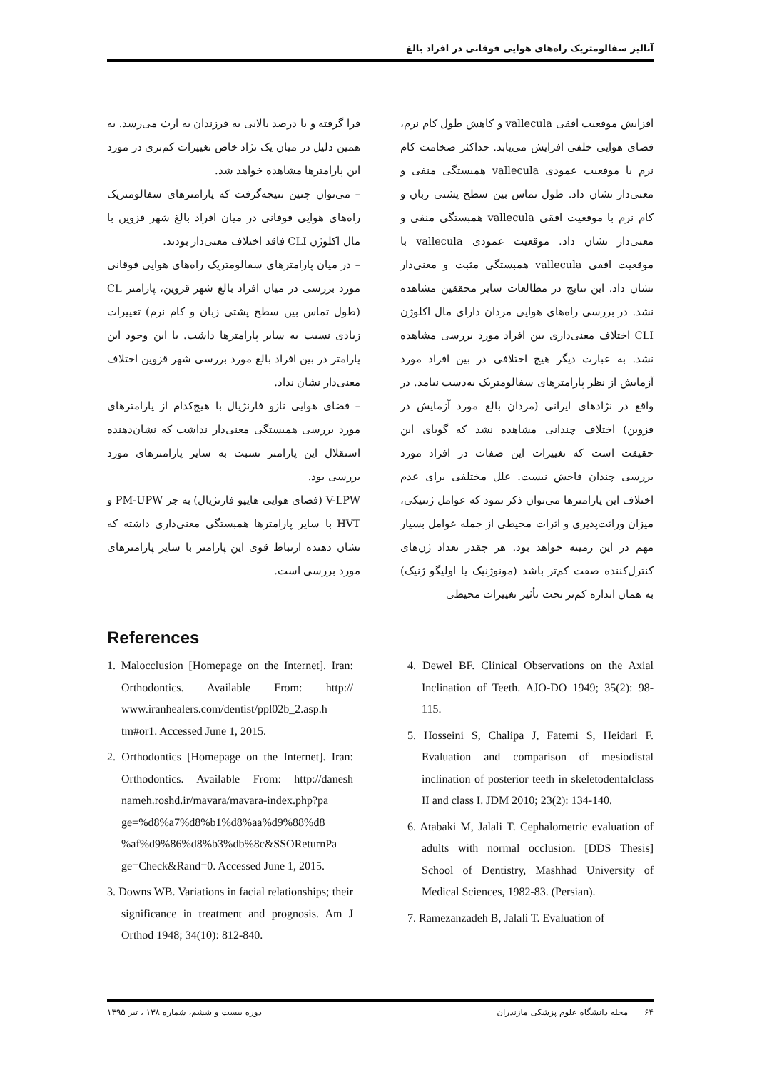آنالیز سفالومتریک راه‌های هوایی فوقانی در افراد بالغ
افزایش موقعیت افقی vallecula و کاهش طول کام نرم، فضای هوایی خلفی افزایش می‌یابد. حداکثر ضخامت کام نرم با موقعیت عمودی vallecula همبستگی منفی و معنی‌دار نشان داد. طول تماس بین سطح پشتی زبان و کام نرم با موقعیت افقی vallecula همبستگی منفی و معنی‌دار نشان داد. موقعیت عمودی vallecula با موقعیت افقی vallecula همبستگی مثبت و معنی‌دار نشان داد. این نتایج در مطالعات سایر محققین مشاهده نشد. در بررسی راه‌های هوایی مردان دارای مال اکلوژن CLI اختلاف معنی‌داری بین افراد مورد بررسی مشاهده نشد. به عبارت دیگر هیچ اختلافی در بین افراد مورد آزمایش از نظر پارامترهای سفالومتریک به‌دست نیامد. در واقع در نژادهای ایرانی (مردان بالغ مورد آزمایش در قزوین) اختلاف چندانی مشاهده نشد که گویای این حقیقت است که تغییرات این صفات در افراد مورد بررسی چندان فاحش نیست. علل مختلفی برای عدم اختلاف این پارامترها می‌توان ذکر نمود که عوامل ژنتیکی، میزان وراثت‌پذیری و اثرات محیطی از جمله عوامل بسیار مهم در این زمینه خواهد بود. هر چقدر تعداد ژن‌های کنترل‌کننده صفت کم‌تر باشد (مونوژنیک یا اولیگو ژنیک) به همان اندازه کم‌تر تحت تأثیر تغییرات محیطی
قرا گرفته و با درصد بالایی به فرزندان به ارث می‌رسد. به همین دلیل در میان یک نژاد خاص تغییرات کم‌تری در مورد این پارامترها مشاهده خواهد شد.
– می‌توان چنین نتیجه‌گرفت که پارامترهای سفالومتریک راه‌های هوایی فوقانی در میان افراد بالغ شهر قزوین با مال اکلوژن CLI فاقد اختلاف معنی‌دار بودند.
– در میان پارامترهای سفالومتریک راه‌های هوایی فوقانی مورد بررسی در میان افراد بالغ شهر قزوین، پارامتر CL (طول تماس بین سطح پشتی زبان و کام نرم) تغییرات زیادی نسبت به سایر پارامترها داشت. با این وجود این پارامتر در بین افراد بالغ مورد بررسی شهر قزوین اختلاف معنی‌دار نشان نداد.
– فضای هوایی نازو فارنژیال با هیچ‌کدام از پارامترهای مورد بررسی همبستگی معنی‌دار نداشت که نشان‌دهنده استقلال این پارامتر نسبت به سایر پارامترهای مورد بررسی بود.
V-LPW (فضای هوایی هایپو فارنژیال) به جز PM-UPW و HVT با سایر پارامترها همبستگی معنی‌داری داشته که نشان دهنده ارتباط قوی این پارامتر با سایر پارامترهای مورد بررسی است.
References
1. Malocclusion [Homepage on the Internet]. Iran: Orthodontics. Available From: http:// www.iranhealers.com/dentist/ppl02b_2.asp.h tm#or1. Accessed June 1, 2015.
2. Orthodontics [Homepage on the Internet]. Iran: Orthodontics. Available From: http://danesh nameh.roshd.ir/mavara/mavara-index.php?pa ge=%d8%a7%d8%b1%d8%aa%d9%88%d8 %af%d9%86%d8%b3%db%8c&SSOReturnPa ge=Check&Rand=0. Accessed June 1, 2015.
3. Downs WB. Variations in facial relationships; their significance in treatment and prognosis. Am J Orthod 1948; 34(10): 812-840.
4. Dewel BF. Clinical Observations on the Axial Inclination of Teeth. AJO-DO 1949; 35(2): 98-115.
5. Hosseini S, Chalipa J, Fatemi S, Heidari F. Evaluation and comparison of mesiodistal inclination of posterior teeth in skeletodentalclass II and class I. JDM 2010; 23(2): 134-140.
6. Atabaki M, Jalali T. Cephalometric evaluation of adults with normal occlusion. [DDS Thesis] School of Dentistry, Mashhad University of Medical Sciences, 1982-83. (Persian).
7. Ramezanzadeh B, Jalali T. Evaluation of
۶۴ مجله دانشگاه علوم پزشکی مازندران دوره بیست و ششم، شماره ۱۳۸ ، تیر ۱۳۹۵